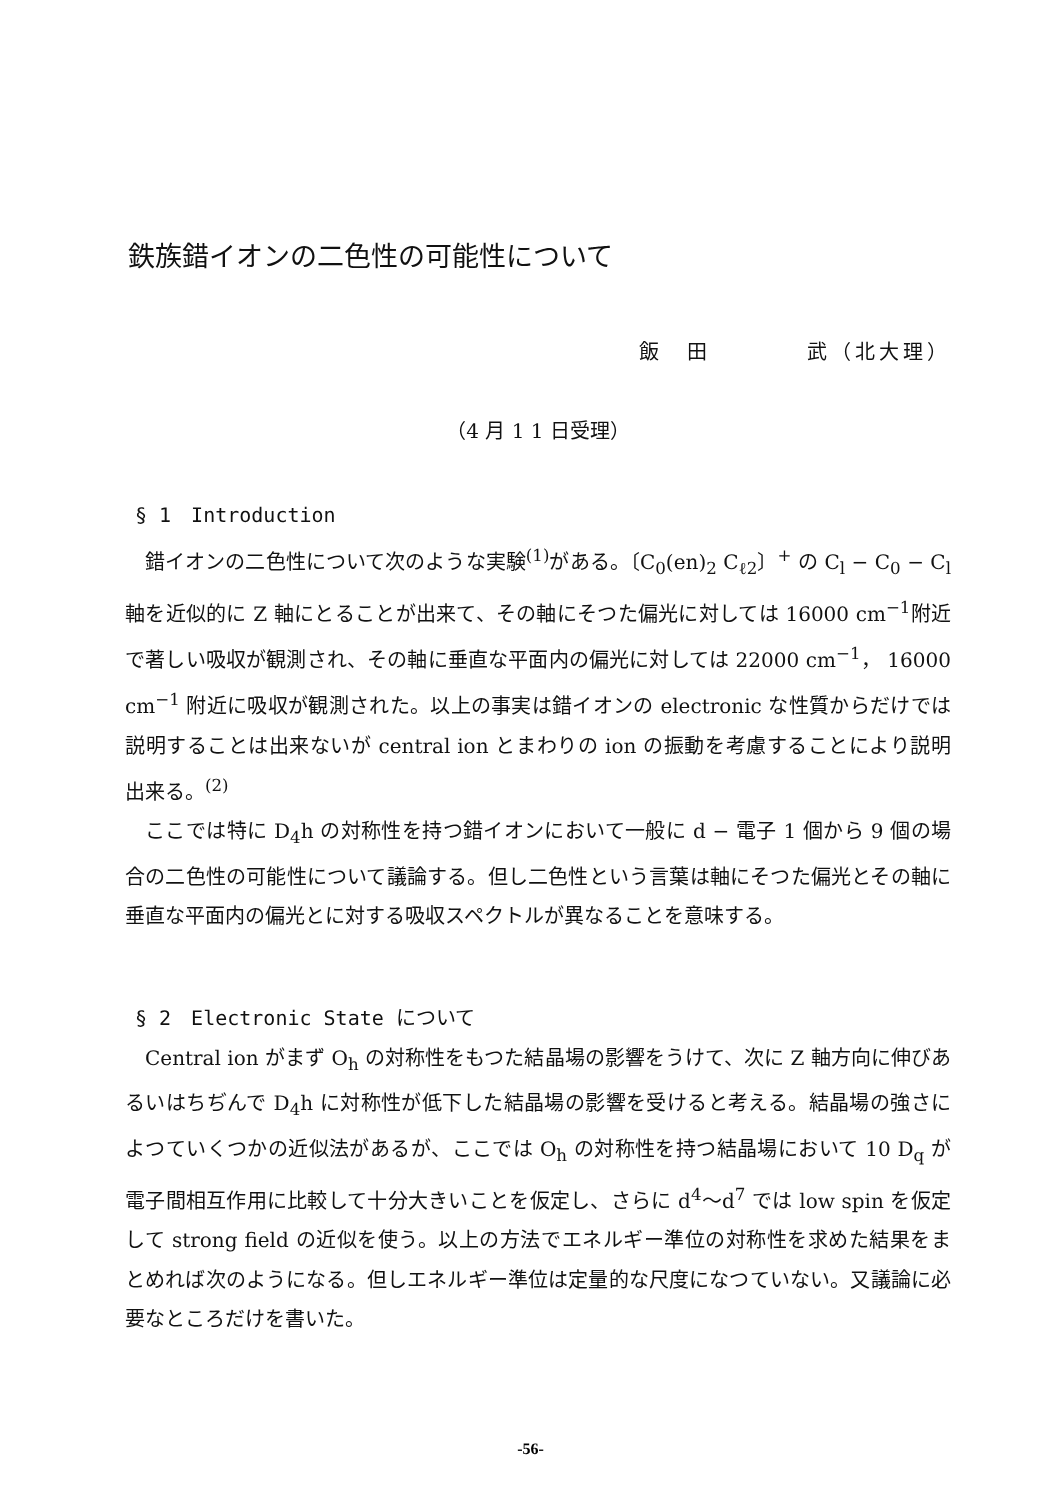鉄族錯イオンの二色性の可能性について
飯　田　　　　武（北大理）
（4 月 1 1 日受理）
§ 1　Introduction
錯イオンの二色性について次のような実験<sup>(1)</sup>がある。〔C<sub>0</sub>(en)<sub>2</sub> C<sub>ℓ2</sub>〕<sup>+</sup> の C<sub>l</sub> − C<sub>0</sub> − C<sub>l</sub> 軸を近似的に Z 軸にとることが出来て、その軸にそつた偏光に対しては 16000 cm<sup>−1</sup>附近で著しい吸収が観測され、その軸に垂直な平面内の偏光に対しては 22000 cm<sup>−1</sup>， 16000 cm<sup>−1</sup> 附近に吸収が観測された。以上の事実は錯イオンの electronic な性質からだけでは説明することは出来ないが central ion とまわりの ion の振動を考慮することにより説明出来る。<sup>(2)</sup>
ここでは特に D<sub>4</sub>h の対称性を持つ錯イオンにおいて一般に d − 電子 1 個から 9 個の場合の二色性の可能性について議論する。但し二色性という言葉は軸にそつた偏光とその軸に垂直な平面内の偏光とに対する吸収スペクトルが異なることを意味する。
§ 2　Electronic State について
Central ion がまず O<sub>h</sub> の対称性をもつた結晶場の影響をうけて、次に Z 軸方向に伸びあるいはちぢんで D<sub>4</sub>h に対称性が低下した結晶場の影響を受けると考える。結晶場の強さによつていくつかの近似法があるが、ここでは O<sub>h</sub> の対称性を持つ結晶場において 10 D<sub>q</sub> が電子間相互作用に比較して十分大きいことを仮定し、さらに d<sup>4</sup>〜d<sup>7</sup> では low spin を仮定して strong field の近似を使う。以上の方法でエネルギー準位の対称性を求めた結果をまとめれば次のようになる。但しエネルギー準位は定量的な尺度になつていない。又議論に必要なところだけを書いた。
-56-